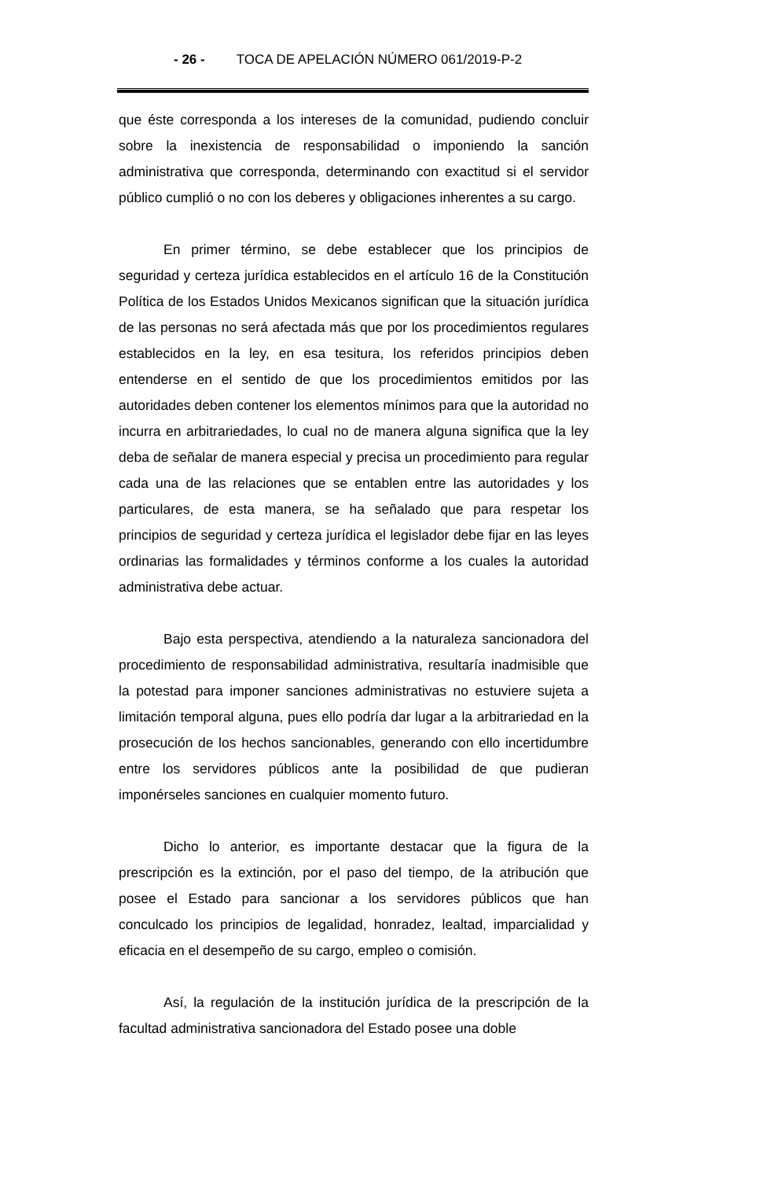- 26 - TOCA DE APELACIÓN NÚMERO 061/2019-P-2
que éste corresponda a los intereses de la comunidad, pudiendo concluir sobre la inexistencia de responsabilidad o imponiendo la sanción administrativa que corresponda, determinando con exactitud si el servidor público cumplió o no con los deberes y obligaciones inherentes a su cargo.
En primer término, se debe establecer que los principios de seguridad y certeza jurídica establecidos en el artículo 16 de la Constitución Política de los Estados Unidos Mexicanos significan que la situación jurídica de las personas no será afectada más que por los procedimientos regulares establecidos en la ley, en esa tesitura, los referidos principios deben entenderse en el sentido de que los procedimientos emitidos por las autoridades deben contener los elementos mínimos para que la autoridad no incurra en arbitrariedades, lo cual no de manera alguna significa que la ley deba de señalar de manera especial y precisa un procedimiento para regular cada una de las relaciones que se entablen entre las autoridades y los particulares, de esta manera, se ha señalado que para respetar los principios de seguridad y certeza jurídica el legislador debe fijar en las leyes ordinarias las formalidades y términos conforme a los cuales la autoridad administrativa debe actuar.
Bajo esta perspectiva, atendiendo a la naturaleza sancionadora del procedimiento de responsabilidad administrativa, resultaría inadmisible que la potestad para imponer sanciones administrativas no estuviere sujeta a limitación temporal alguna, pues ello podría dar lugar a la arbitrariedad en la prosecución de los hechos sancionables, generando con ello incertidumbre entre los servidores públicos ante la posibilidad de que pudieran imponérseles sanciones en cualquier momento futuro.
Dicho lo anterior, es importante destacar que la figura de la prescripción es la extinción, por el paso del tiempo, de la atribución que posee el Estado para sancionar a los servidores públicos que han conculcado los principios de legalidad, honradez, lealtad, imparcialidad y eficacia en el desempeño de su cargo, empleo o comisión.
Así, la regulación de la institución jurídica de la prescripción de la facultad administrativa sancionadora del Estado posee una doble